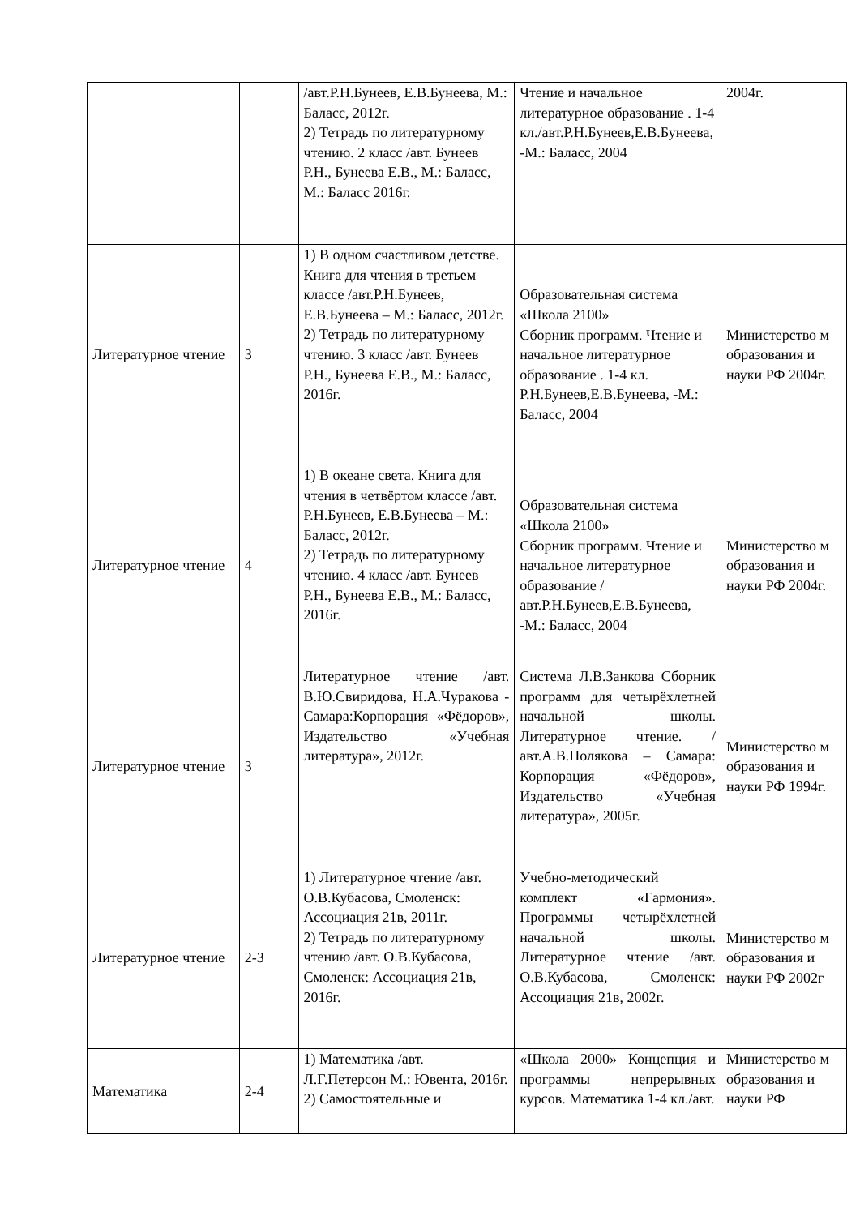| | | /авт.Р.Н.Бунеев, Е.В.Бунеева, М.: Баласс, 2012г. 2) Тетрадь по литературному чтению. 2 класс /авт. Бунеев Р.Н., Бунеева Е.В., М.: Баласс, М.: Баласс 2016г. | Чтение и начальное литературное образование . 1-4 кл./авт.Р.Н.Бунеев,Е.В.Бунеева, -М.: Баласс, 2004 | 2004г. |
| Литературное чтение | 3 | 1) В одном счастливом детстве. Книга для чтения в третьем классе /авт.Р.Н.Бунеев, Е.В.Бунеева – М.: Баласс, 2012г. 2) Тетрадь по литературному чтению. 3 класс /авт. Бунеев Р.Н., Бунеева Е.В., М.: Баласс, 2016г. | Образовательная система «Школа 2100» Сборник программ. Чтение и начальное литературное образование . 1-4 кл. Р.Н.Бунеев,Е.В.Бунеева, -М.: Баласс, 2004 | Министерство м образования и науки РФ 2004г. |
| Литературное чтение | 4 | 1) В океане света. Книга для чтения в четвёртом классе /авт. Р.Н.Бунеев, Е.В.Бунеева – М.: Баласс, 2012г. 2) Тетрадь по литературному чтению. 4 класс /авт. Бунеев Р.Н., Бунеева Е.В., М.: Баласс, 2016г. | Образовательная система «Школа 2100» Сборник программ. Чтение и начальное литературное образование /авт.Р.Н.Бунеев,Е.В.Бунеева, -М.: Баласс, 2004 | Министерство м образования и науки РФ 2004г. |
| Литературное чтение | 3 | Литературное чтение /авт. В.Ю.Свиридова, Н.А.Чуракова - Самара:Корпорация «Фёдоров», Издательство «Учебная литература», 2012г. | Система Л.В.Занкова Сборник программ для четырёхлетней начальной школы. Литературное чтение. /авт.А.В.Полякова – Самара: Корпорация «Фёдоров», Издательство «Учебная литература», 2005г. | Министерство м образования и науки РФ 1994г. |
| Литературное чтение | 2-3 | 1) Литературное чтение /авт. О.В.Кубасова, Смоленск: Ассоциация 21в, 2011г. 2) Тетрадь по литературному чтению /авт. О.В.Кубасова, Смоленск: Ассоциация 21в, 2016г. | Учебно-методический комплект «Гармония». Программы четырёхлетней начальной школы. Литературное чтение /авт. О.В.Кубасова, Смоленск: Ассоциация 21в, 2002г. | Министерство м образования и науки РФ 2002г |
| Математика | 2-4 | 1) Математика /авт. Л.Г.Петерсон М.: Ювента, 2016г. 2) Самостоятельные и | «Школа 2000» Концепция и программы непрерывных курсов. Математика 1-4 кл./авт. | Министерство м образования и науки РФ |